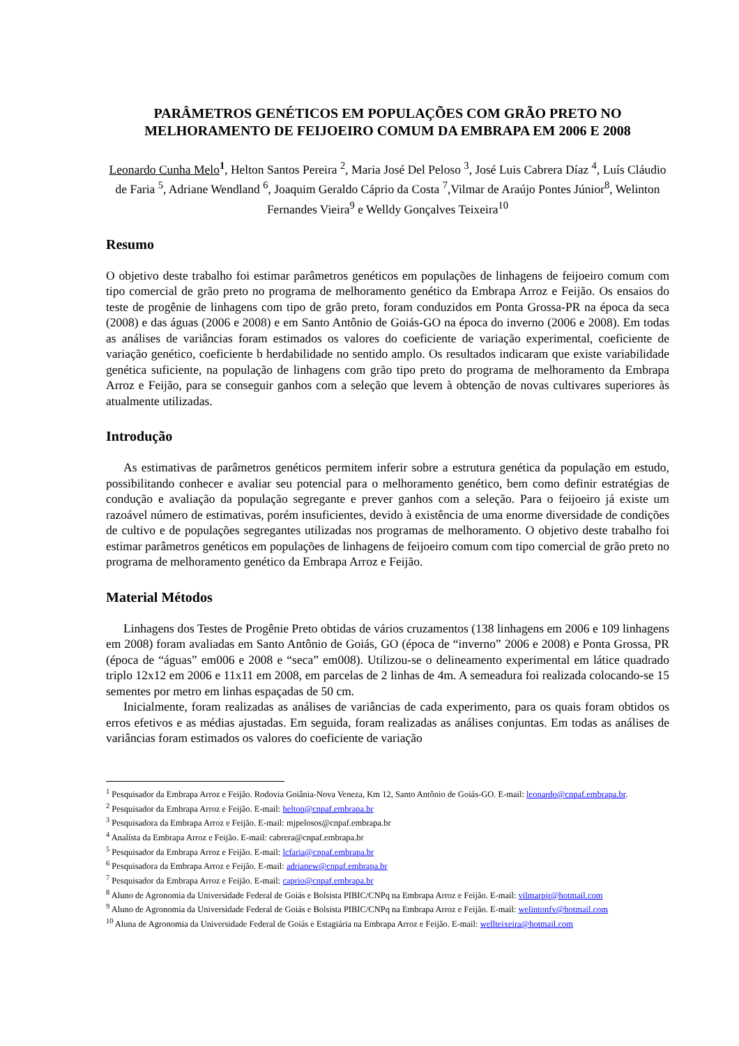PARÂMETROS GENÉTICOS EM POPULAÇÕES COM GRÃO PRETO NO MELHORAMENTO DE FEIJOEIRO COMUM DA EMBRAPA EM 2006 E 2008
Leonardo Cunha Melo<sup>1</sup>, Helton Santos Pereira <sup>2</sup>, Maria José Del Peloso <sup>3</sup>, José Luis Cabrera Díaz <sup>4</sup>, Luís Cláudio de Faria <sup>5</sup>, Adriane Wendland <sup>6</sup>, Joaquim Geraldo Cáprio da Costa <sup>7</sup>,Vilmar de Araújo Pontes Júnior<sup>8</sup>, Welinton Fernandes Vieira<sup>9</sup> e Welldy Gonçalves Teixeira<sup>10</sup>
Resumo
O objetivo deste trabalho foi estimar parâmetros genéticos em populações de linhagens de feijoeiro comum com tipo comercial de grão preto no programa de melhoramento genético da Embrapa Arroz e Feijão. Os ensaios do teste de progênie de linhagens com tipo de grão preto, foram conduzidos em Ponta Grossa-PR na época da seca (2008) e das águas (2006 e 2008) e em Santo Antônio de Goiás-GO na época do inverno (2006 e 2008). Em todas as análises de variâncias foram estimados os valores do coeficiente de variação experimental, coeficiente de variação genético, coeficiente b herdabilidade no sentido amplo. Os resultados indicaram que existe variabilidade genética suficiente, na população de linhagens com grão tipo preto do programa de melhoramento da Embrapa Arroz e Feijão, para se conseguir ganhos com a seleção que levem à obtenção de novas cultivares superiores às atualmente utilizadas.
Introdução
As estimativas de parâmetros genéticos permitem inferir sobre a estrutura genética da população em estudo, possibilitando conhecer e avaliar seu potencial para o melhoramento genético, bem como definir estratégias de condução e avaliação da população segregante e prever ganhos com a seleção. Para o feijoeiro já existe um razoável número de estimativas, porém insuficientes, devido à existência de uma enorme diversidade de condições de cultivo e de populações segregantes utilizadas nos programas de melhoramento. O objetivo deste trabalho foi estimar parâmetros genéticos em populações de linhagens de feijoeiro comum com tipo comercial de grão preto no programa de melhoramento genético da Embrapa Arroz e Feijão.
Material Métodos
Linhagens dos Testes de Progênie Preto obtidas de vários cruzamentos (138 linhagens em 2006 e 109 linhagens em 2008) foram avaliadas em Santo Antônio de Goiás, GO (época de “inverno” 2006 e 2008) e Ponta Grossa, PR (época de “águas” em006 e 2008 e “seca” em008). Utilizou-se o delineamento experimental em látice quadrado triplo 12x12 em 2006 e 11x11 em 2008, em parcelas de 2 linhas de 4m. A semeadura foi realizada colocando-se 15 sementes por metro em linhas espaçadas de 50 cm.
Inicialmente, foram realizadas as análises de variâncias de cada experimento, para os quais foram obtidos os erros efetivos e as médias ajustadas. Em seguida, foram realizadas as análises conjuntas. Em todas as análises de variâncias foram estimados os valores do coeficiente de variação
<sup>1</sup> Pesquisador da Embrapa Arroz e Feijão. Rodovia Goiânia-Nova Veneza, Km 12, Santo Antônio de Goiás-GO. E-mail: leonardo@cnpaf.embrapa.br.
<sup>2</sup> Pesquisador da Embrapa Arroz e Feijão. E-mail: helton@cnpaf.embrapa.br
<sup>3</sup> Pesquisadora da Embrapa Arroz e Feijão. E-mail: mjpelosos@cnpaf.embrapa.br
<sup>4</sup> Analísta da Embrapa Arroz e Feijão. E-mail: cabrera@cnpaf.embrapa.br
<sup>5</sup> Pesquisador da Embrapa Arroz e Feijão. E-mail: lcfaria@cnpaf.embrapa.br
<sup>6</sup> Pesquisadora da Embrapa Arroz e Feijão. E-mail: adrianew@cnpaf.embrapa.br
<sup>7</sup> Pesquisador da Embrapa Arroz e Feijão. E-mail: caprio@cnpaf.embrapa.br
<sup>8</sup> Aluno de Agronomia da Universidade Federal de Goiás e Bolsista PIBIC/CNPq na Embrapa Arroz e Feijão. E-mail: vilmarpjr@hotmail.com
<sup>9</sup> Aluno de Agronomia da Universidade Federal de Goiás e Bolsista PIBIC/CNPq na Embrapa Arroz e Feijão. E-mail: welintonfv@hotmail.com
<sup>10</sup> Aluna de Agronomia da Universidade Federal de Goiás e Estagiária na Embrapa Arroz e Feijão. E-mail: wellteixeira@hotmail.com